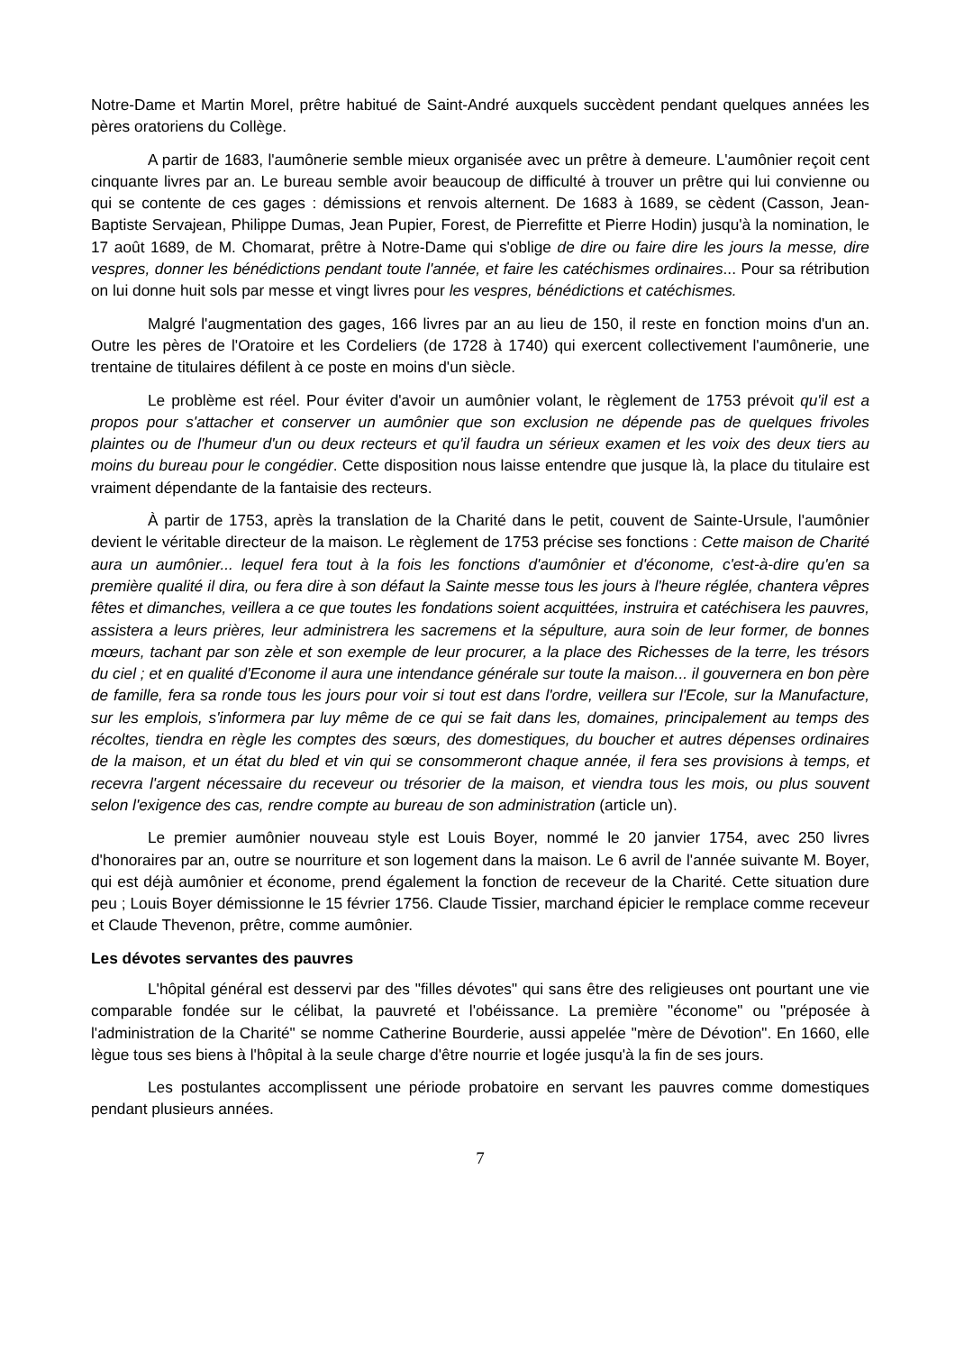Notre-Dame et Martin Morel, prêtre habitué de Saint-André auxquels succèdent pendant quelques années les pères oratoriens du Collège.
A partir de 1683, l'aumônerie semble mieux organisée avec un prêtre à demeure. L'aumônier reçoit cent cinquante livres par an. Le bureau semble avoir beaucoup de difficulté à trouver un prêtre qui lui convienne ou qui se contente de ces gages : démissions et renvois alternent. De 1683 à 1689, se cèdent (Casson, Jean-Baptiste Servajean, Philippe Dumas, Jean Pupier, Forest, de Pierrefitte et Pierre Hodin) jusqu'à la nomination, le 17 août 1689, de M. Chomarat, prêtre à Notre-Dame qui s'oblige de dire ou faire dire les jours la messe, dire vespres, donner les bénédictions pendant toute l'année, et faire les catéchismes ordinaires... Pour sa rétribution on lui donne huit sols par messe et vingt livres pour les vespres, bénédictions et catéchismes.
Malgré l'augmentation des gages, 166 livres par an au lieu de 150, il reste en fonction moins d'un an. Outre les pères de l'Oratoire et les Cordeliers (de 1728 à 1740) qui exercent collectivement l'aumônerie, une trentaine de titulaires défilent à ce poste en moins d'un siècle.
Le problème est réel. Pour éviter d'avoir un aumônier volant, le règlement de 1753 prévoit qu'il est a propos pour s'attacher et conserver un aumônier que son exclusion ne dépende pas de quelques frivoles plaintes ou de l'humeur d'un ou deux recteurs et qu'il faudra un sérieux examen et les voix des deux tiers au moins du bureau pour le congédier. Cette disposition nous laisse entendre que jusque là, la place du titulaire est vraiment dépendante de la fantaisie des recteurs.
À partir de 1753, après la translation de la Charité dans le petit, couvent de Sainte-Ursule, l'aumônier devient le véritable directeur de la maison. Le règlement de 1753 précise ses fonctions : Cette maison de Charité aura un aumônier... lequel fera tout à la fois les fonctions d'aumônier et d'économe, c'est-à-dire qu'en sa première qualité il dira, ou fera dire à son défaut la Sainte messe tous les jours à l'heure réglée, chantera vêpres fêtes et dimanches, veillera a ce que toutes les fondations soient acquittées, instruira et catéchisera les pauvres, assistera a leurs prières, leur administrera les sacremens et la sépulture, aura soin de leur former, de bonnes mœurs, tachant par son zèle et son exemple de leur procurer, a la place des Richesses de la terre, les trésors du ciel ; et en qualité d'Econome il aura une intendance générale sur toute la maison... il gouvernera en bon père de famille, fera sa ronde tous les jours pour voir si tout est dans l'ordre, veillera sur l'Ecole, sur la Manufacture, sur les emplois, s'informera par luy même de ce qui se fait dans les, domaines, principalement au temps des récoltes, tiendra en règle les comptes des sœurs, des domestiques, du boucher et autres dépenses ordinaires de la maison, et un état du bled et vin qui se consommeront chaque année, il fera ses provisions à temps, et recevra l'argent nécessaire du receveur ou trésorier de la maison, et viendra tous les mois, ou plus souvent selon l'exigence des cas, rendre compte au bureau de son administration (article un).
Le premier aumônier nouveau style est Louis Boyer, nommé le 20 janvier 1754, avec 250 livres d'honoraires par an, outre se nourriture et son logement dans la maison. Le 6 avril de l'année suivante M. Boyer, qui est déjà aumônier et économe, prend également la fonction de receveur de la Charité. Cette situation dure peu ; Louis Boyer démissionne le 15 février 1756. Claude Tissier, marchand épicier le remplace comme receveur et Claude Thevenon, prêtre, comme aumônier.
Les dévotes servantes des pauvres
L'hôpital général est desservi par des "filles dévotes" qui sans être des religieuses ont pourtant une vie comparable fondée sur le célibat, la pauvreté et l'obéissance. La première "économe" ou "préposée à l'administration de la Charité" se nomme Catherine Bourderie, aussi appelée "mère de Dévotion". En 1660, elle lègue tous ses biens à l'hôpital à la seule charge d'être nourrie et logée jusqu'à la fin de ses jours.
Les postulantes accomplissent une période probatoire en servant les pauvres comme domestiques pendant plusieurs années.
7